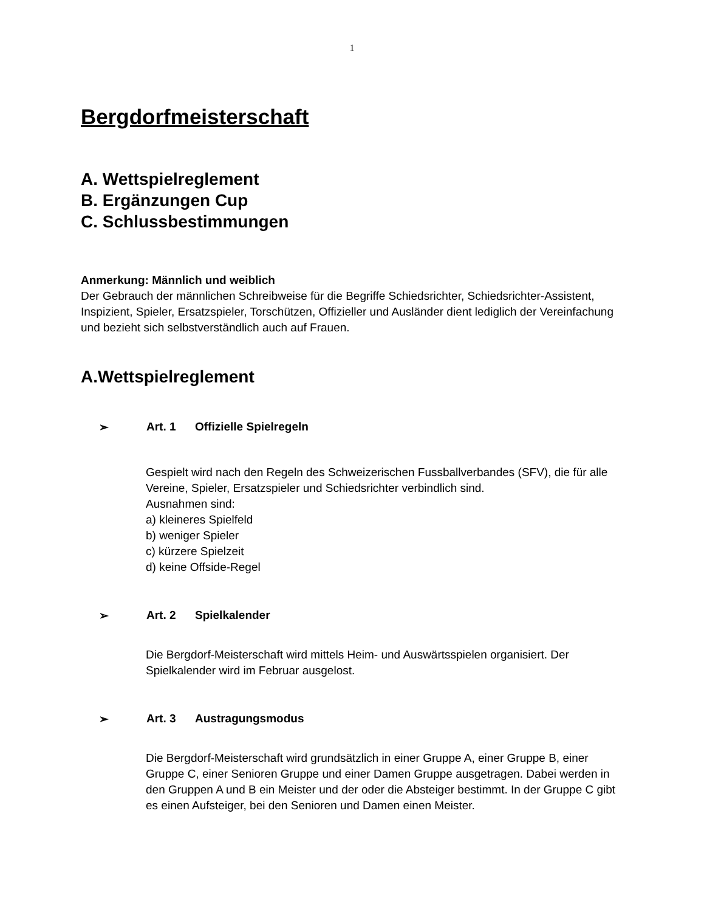1
Bergdorfmeisterschaft
A. Wettspielreglement
B. Ergänzungen Cup
C. Schlussbestimmungen
Anmerkung: Männlich und weiblich
Der Gebrauch der männlichen Schreibweise für die Begriffe Schiedsrichter, Schiedsrichter-Assistent, Inspizient, Spieler, Ersatzspieler, Torschützen, Offizieller und Ausländer dient lediglich der Vereinfachung und bezieht sich selbstverständlich auch auf Frauen.
A.Wettspielreglement
➢ Art. 1 Offizielle Spielregeln
Gespielt wird nach den Regeln des Schweizerischen Fussballverbandes (SFV), die für alle Vereine, Spieler, Ersatzspieler und Schiedsrichter verbindlich sind.
Ausnahmen sind:
a) kleineres Spielfeld
b) weniger Spieler
c) kürzere Spielzeit
d) keine Offside-Regel
➢ Art. 2 Spielkalender
Die Bergdorf-Meisterschaft wird mittels Heim- und Auswärtsspielen organisiert. Der Spielkalender wird im Februar ausgelost.
➢ Art. 3 Austragungsmodus
Die Bergdorf-Meisterschaft wird grundsätzlich in einer Gruppe A, einer Gruppe B, einer Gruppe C, einer Senioren Gruppe und einer Damen Gruppe ausgetragen. Dabei werden in den Gruppen A und B ein Meister und der oder die Absteiger bestimmt. In der Gruppe C gibt es einen Aufsteiger, bei den Senioren und Damen einen Meister.